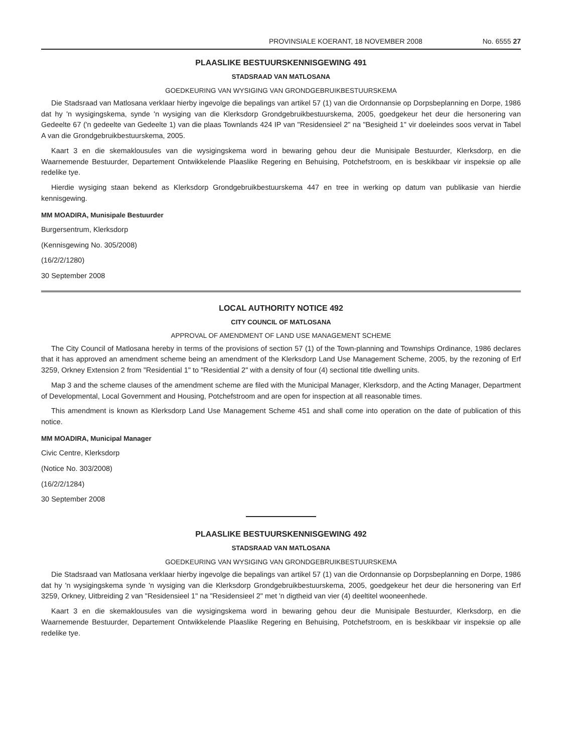PROVINSIALE KOERANT, 18 NOVEMBER 2008 No. 6555 27
PLAASLIKE BESTUURSKENNISGEWING 491
STADSRAAD VAN MATLOSANA
GOEDKEURING VAN WYSIGING VAN GRONDGEBRUIKBESTUURSKEMA
Die Stadsraad van Matlosana verklaar hierby ingevolge die bepalings van artikel 57 (1) van die Ordonnansie op Dorpsbeplanning en Dorpe, 1986 dat hy 'n wysigingskema, synde 'n wysiging van die Klerksdorp Grondgebruikbestuurskema, 2005, goedgekeur het deur die hersonering van Gedeelte 67 ('n gedeelte van Gedeelte 1) van die plaas Townlands 424 IP van "Residensieel 2" na "Besigheid 1" vir doeleindes soos vervat in Tabel A van die Grondgebruikbestuurskema, 2005.
Kaart 3 en die skemaklousules van die wysigingskema word in bewaring gehou deur die Munisipale Bestuurder, Klerksdorp, en die Waarnemende Bestuurder, Departement Ontwikkelende Plaaslike Regering en Behuising, Potchefstroom, en is beskikbaar vir inspeksie op alle redelike tye.
Hierdie wysiging staan bekend as Klerksdorp Grondgebruikbestuurskema 447 en tree in werking op datum van publikasie van hierdie kennisgewing.
MM MOADIRA, Munisipale Bestuurder
Burgersentrum, Klerksdorp
(Kennisgewing No. 305/2008)
(16/2/2/1280)
30 September 2008
LOCAL AUTHORITY NOTICE 492
CITY COUNCIL OF MATLOSANA
APPROVAL OF AMENDMENT OF LAND USE MANAGEMENT SCHEME
The City Council of Matlosana hereby in terms of the provisions of section 57 (1) of the Town-planning and Townships Ordinance, 1986 declares that it has approved an amendment scheme being an amendment of the Klerksdorp Land Use Management Scheme, 2005, by the rezoning of Erf 3259, Orkney Extension 2 from "Residential 1" to "Residential 2" with a density of four (4) sectional title dwelling units.
Map 3 and the scheme clauses of the amendment scheme are filed with the Municipal Manager, Klerksdorp, and the Acting Manager, Department of Developmental, Local Government and Housing, Potchefstroom and are open for inspection at all reasonable times.
This amendment is known as Klerksdorp Land Use Management Scheme 451 and shall come into operation on the date of publication of this notice.
MM MOADIRA, Municipal Manager
Civic Centre, Klerksdorp
(Notice No. 303/2008)
(16/2/2/1284)
30 September 2008
PLAASLIKE BESTUURSKENNISGEWING 492
STADSRAAD VAN MATLOSANA
GOEDKEURING VAN WYSIGING VAN GRONDGEBRUIKBESTUURSKEMA
Die Stadsraad van Matlosana verklaar hierby ingevolge die bepalings van artikel 57 (1) van die Ordonnansie op Dorpsbeplanning en Dorpe, 1986 dat hy 'n wysigingskema synde 'n wysiging van die Klerksdorp Grondgebruikbestuurskema, 2005, goedgekeur het deur die hersonering van Erf 3259, Orkney, Uitbreiding 2 van "Residensieel 1" na "Residensieel 2" met 'n digtheid van vier (4) deeltitel wooneenhede.
Kaart 3 en die skemaklousules van die wysigingskema word in bewaring gehou deur die Munisipale Bestuurder, Klerksdorp, en die Waarnemende Bestuurder, Departement Ontwikkelende Plaaslike Regering en Behuising, Potchefstroom, en is beskikbaar vir inspeksie op alle redelike tye.